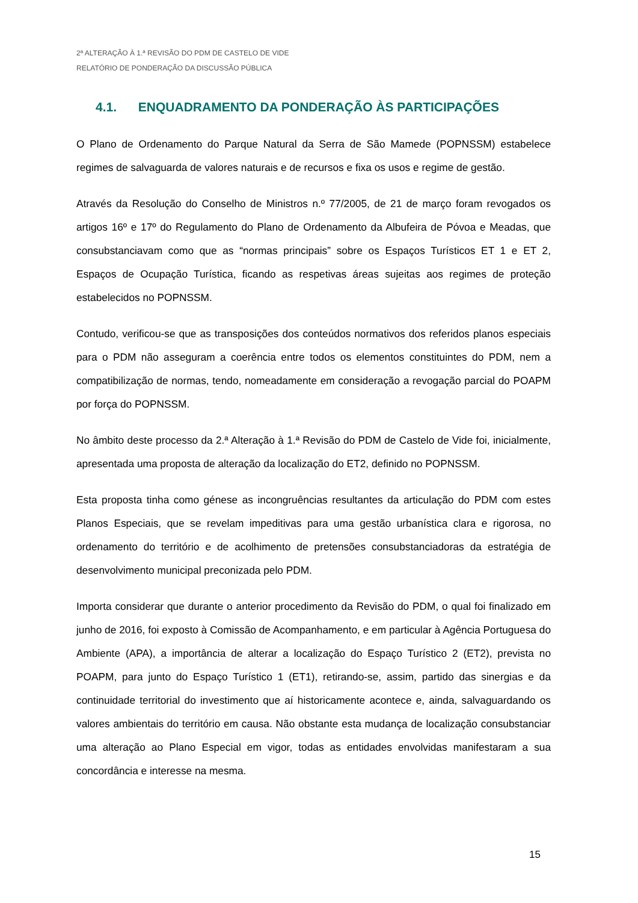2ª ALTERAÇÃO À 1.ª REVISÃO DO PDM DE CASTELO DE VIDE
RELATÓRIO DE PONDERAÇÃO DA DISCUSSÃO PÚBLICA
4.1. ENQUADRAMENTO DA PONDERAÇÃO ÀS PARTICIPAÇÕES
O Plano de Ordenamento do Parque Natural da Serra de São Mamede (POPNSSM) estabelece regimes de salvaguarda de valores naturais e de recursos e fixa os usos e regime de gestão.
Através da Resolução do Conselho de Ministros n.º 77/2005, de 21 de março foram revogados os artigos 16º e 17º do Regulamento do Plano de Ordenamento da Albufeira de Póvoa e Meadas, que consubstanciavam como que as “normas principais” sobre os Espaços Turísticos ET 1 e ET 2, Espaços de Ocupação Turística, ficando as respetivas áreas sujeitas aos regimes de proteção estabelecidos no POPNSSM.
Contudo, verificou-se que as transposições dos conteúdos normativos dos referidos planos especiais para o PDM não asseguram a coerência entre todos os elementos constituintes do PDM, nem a compatibilização de normas, tendo, nomeadamente em consideração a revogação parcial do POAPM por força do POPNSSM.
No âmbito deste processo da 2.ª Alteração à 1.ª Revisão do PDM de Castelo de Vide foi, inicialmente, apresentada uma proposta de alteração da localização do ET2, definido no POPNSSM.
Esta proposta tinha como génese as incongruências resultantes da articulação do PDM com estes Planos Especiais, que se revelam impeditivas para uma gestão urbanística clara e rigorosa, no ordenamento do território e de acolhimento de pretensões consubstanciadoras da estratégia de desenvolvimento municipal preconizada pelo PDM.
Importa considerar que durante o anterior procedimento da Revisão do PDM, o qual foi finalizado em junho de 2016, foi exposto à Comissão de Acompanhamento, e em particular à Agência Portuguesa do Ambiente (APA), a importância de alterar a localização do Espaço Turístico 2 (ET2), prevista no POAPM, para junto do Espaço Turístico 1 (ET1), retirando-se, assim, partido das sinergias e da continuidade territorial do investimento que aí historicamente acontece e, ainda, salvaguardando os valores ambientais do território em causa. Não obstante esta mudança de localização consubstanciar uma alteração ao Plano Especial em vigor, todas as entidades envolvidas manifestaram a sua concordância e interesse na mesma.
15